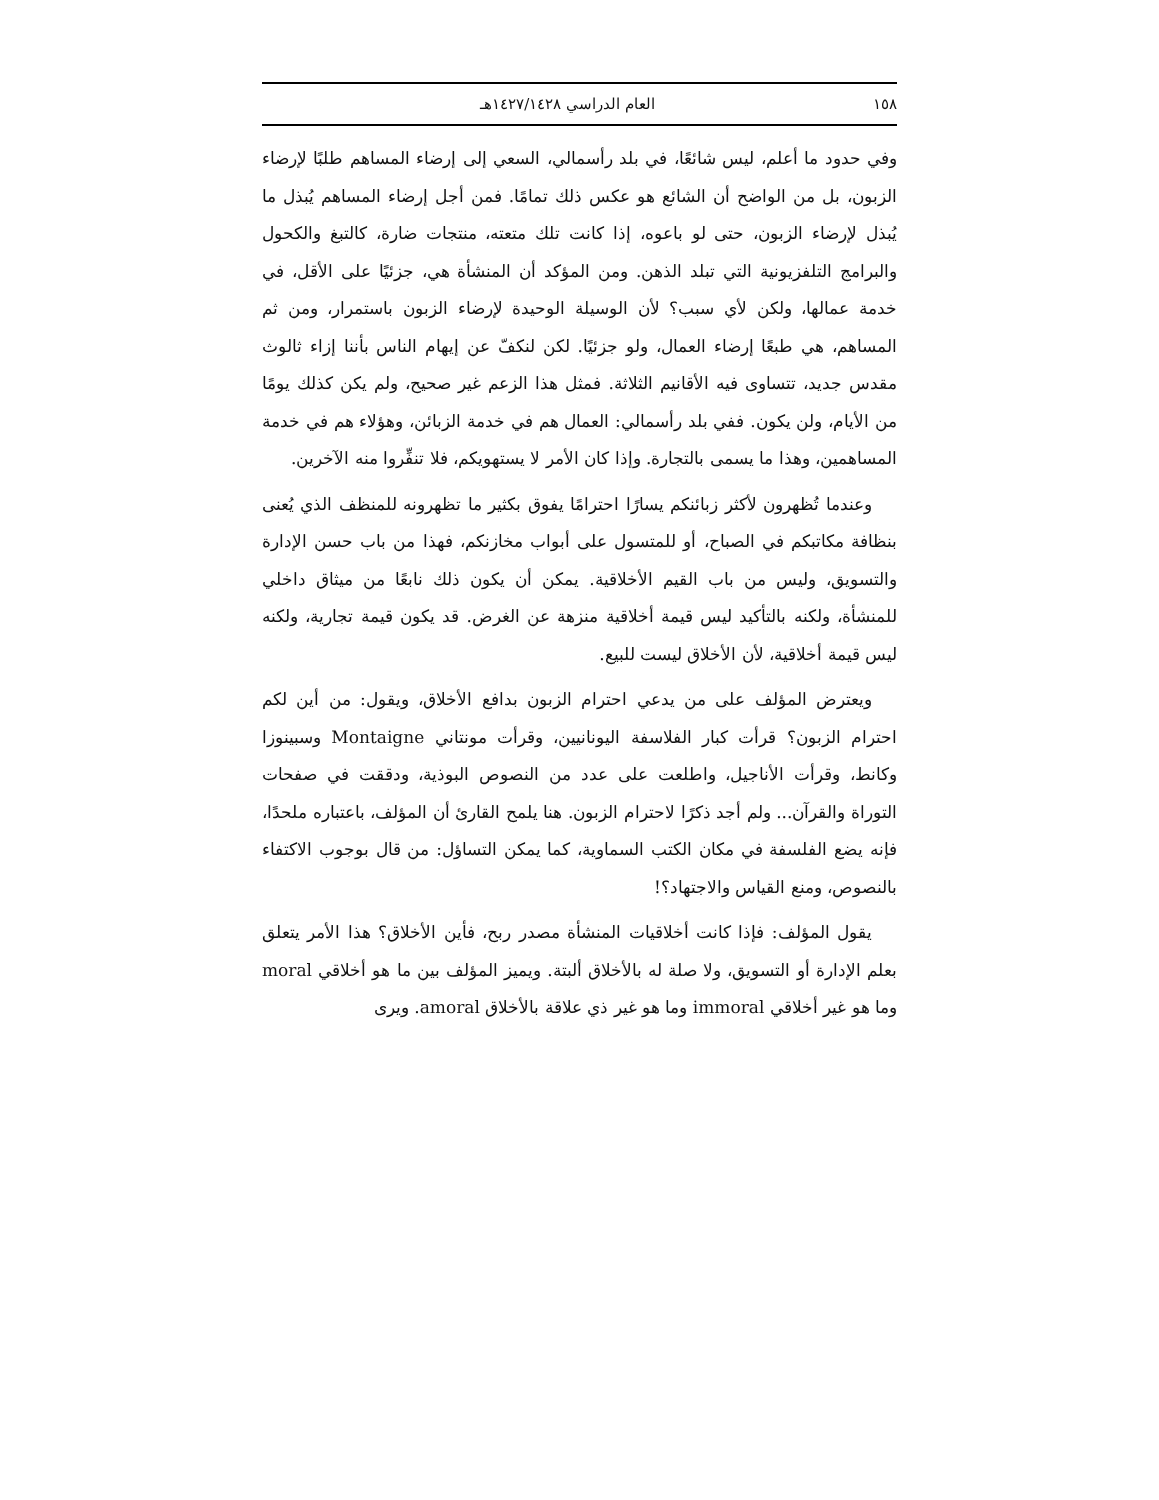١٥٨ العام الدراسي ١٤٢٧/١٤٢٨هـ
وفي حدود ما أعلم، ليس شائعًا، في بلد رأسمالي، السعي إلى إرضاء المساهم طلبًا لإرضاء الزبون، بل من الواضح أن الشائع هو عكس ذلك تمامًا. فمن أجل إرضاء المساهم يُبذل ما يُبذل لإرضاء الزبون، حتى لو باعوه، إذا كانت تلك متعته، منتجات ضارة، كالتبغ والكحول والبرامج التلفزيونية التي تبلد الذهن. ومن المؤكد أن المنشأة هي، جزئيًا على الأقل، في خدمة عمالها، ولكن لأي سبب؟ لأن الوسيلة الوحيدة لإرضاء الزبون باستمرار، ومن ثم المساهم، هي طبعًا إرضاء العمال، ولو جزئيًا. لكن لنكفّ عن إيهام الناس بأننا إزاء ثالوث مقدس جديد، تتساوى فيه الأقانيم الثلاثة. فمثل هذا الزعم غير صحيح، ولم يكن كذلك يومًا من الأيام، ولن يكون. ففي بلد رأسمالي: العمال هم في خدمة الزبائن، وهؤلاء هم في خدمة المساهمين، وهذا ما يسمى بالتجارة. وإذا كان الأمر لا يستهويكم، فلا تنفِّروا منه الآخرين.
وعندما تُظهرون لأكثر زبائنكم يسارًا احترامًا يفوق بكثير ما تظهرونه للمنظف الذي يُعنى بنظافة مكاتبكم في الصباح، أو للمتسول على أبواب مخازنكم، فهذا من باب حسن الإدارة والتسويق، وليس من باب القيم الأخلاقية. يمكن أن يكون ذلك نابعًا من ميثاق داخلي للمنشأة، ولكنه بالتأكيد ليس قيمة أخلاقية منزهة عن الغرض. قد يكون قيمة تجارية، ولكنه ليس قيمة أخلاقية، لأن الأخلاق ليست للبيع.
ويعترض المؤلف على من يدعي احترام الزبون بدافع الأخلاق، ويقول: من أين لكم احترام الزبون؟ قرأت كبار الفلاسفة اليونانيين، وقرأت مونتاني Montaigne وسبينوزا وكانط، وقرأت الأناجيل، واطلعت على عدد من النصوص البوذية، ودققت في صفحات التوراة والقرآن... ولم أجد ذكرًا لاحترام الزبون. هنا يلمح القارئ أن المؤلف، باعتباره ملحدًا، فإنه يضع الفلسفة في مكان الكتب السماوية، كما يمكن التساؤل: من قال بوجوب الاكتفاء بالنصوص، ومنع القياس والاجتهاد؟!
يقول المؤلف: فإذا كانت أخلاقيات المنشأة مصدر ربح، فأين الأخلاق؟ هذا الأمر يتعلق بعلم الإدارة أو التسويق، ولا صلة له بالأخلاق ألبتة. ويميز المؤلف بين ما هو أخلاقي moral وما هو غير أخلاقي immoral وما هو غير ذي علاقة بالأخلاق amoral. ويرى